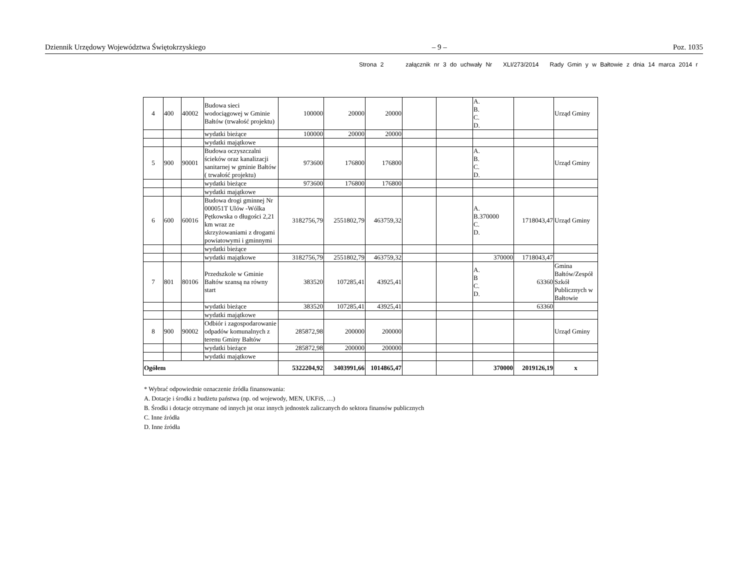Dziennik Urzędowy Województwa Świętokrzyskiego – 9 – Poz. 1035
Strona 2 załącznik nr 3 do uchwały Nr XLI/273/2014 Rady Gmin y w Bałtowie z dnia 14 marca 2014 r
| 4 | 400 | 40002 | Budowa sieci wodociągowej w Gminie Bałtów (trwałość projektu) | 100000 | 20000 | 20000 | | | A. B. C. D. | | Urząd Gminy |
| | | | wydatki bieżące | 100000 | 20000 | 20000 | | | | | |
| | | | wydatki majątkowe | | | | | | | | |
| 5 | 900 | 90001 | Budowa oczyszczalni ścieków oraz kanalizacji sanitarnej w gminie Bałtów ( trwałość projektu) | 973600 | 176800 | 176800 | | | A. B. C. D. | | Urząd Gminy |
| | | | wydatki bieżące | 973600 | 176800 | 176800 | | | | | |
| | | | wydatki majątkowe | | | | | | | | |
| 6 | 600 | 60016 | Budowa drogi gminnej Nr 000051T Ulów -Wólka Pętkowska o długości 2,21 km wraz ze skrzyżowaniami z drogami powiatowymi i gminnymi | 3182756,79 | 2551802,79 | 463759,32 | | | A. B.370000 C. D. | 1718043,47 | Urząd Gminy |
| | | | wydatki bieżące | | | | | | | | |
| | | | wydatki majątkowe | 3182756,79 | 2551802,79 | 463759,32 | | | 370000 | 1718043,47 | |
| 7 | 801 | 80106 | Przedszkole w Gminie Bałtów szansą na równy start | 383520 | 107285,41 | 43925,41 | | | A. B C. D. | 63360 | Gmina Bałtów/Zespół Szkół Publicznych w Bałtowie |
| | | | wydatki bieżące | 383520 | 107285,41 | 43925,41 | | | | 63360 | |
| | | | wydatki majątkowe | | | | | | | | |
| 8 | 900 | 90002 | Odbiór i zagospodarowanie odpadów komunalnych z terenu Gminy Bałtów | 285872,98 | 200000 | 200000 | | | | | Urząd Gminy |
| | | | wydatki bieżące | 285872,98 | 200000 | 200000 | | | | | |
| | | | wydatki majątkowe | | | | | | | | |
| Ogółem | | | | 5322204,92 | 3403991,66 | 1014865,47 | | | 370000 | 2019126,19 | x |
* Wybrać odpowiednie oznaczenie źródła finansowania:
A. Dotacje i środki z budżetu państwa (np. od wojewody, MEN, UKFiS, …)
B. Środki i dotacje otrzymane od innych jst oraz innych jednostek zaliczanych do sektora finansów publicznych
C. Inne źródła
D. Inne źródła